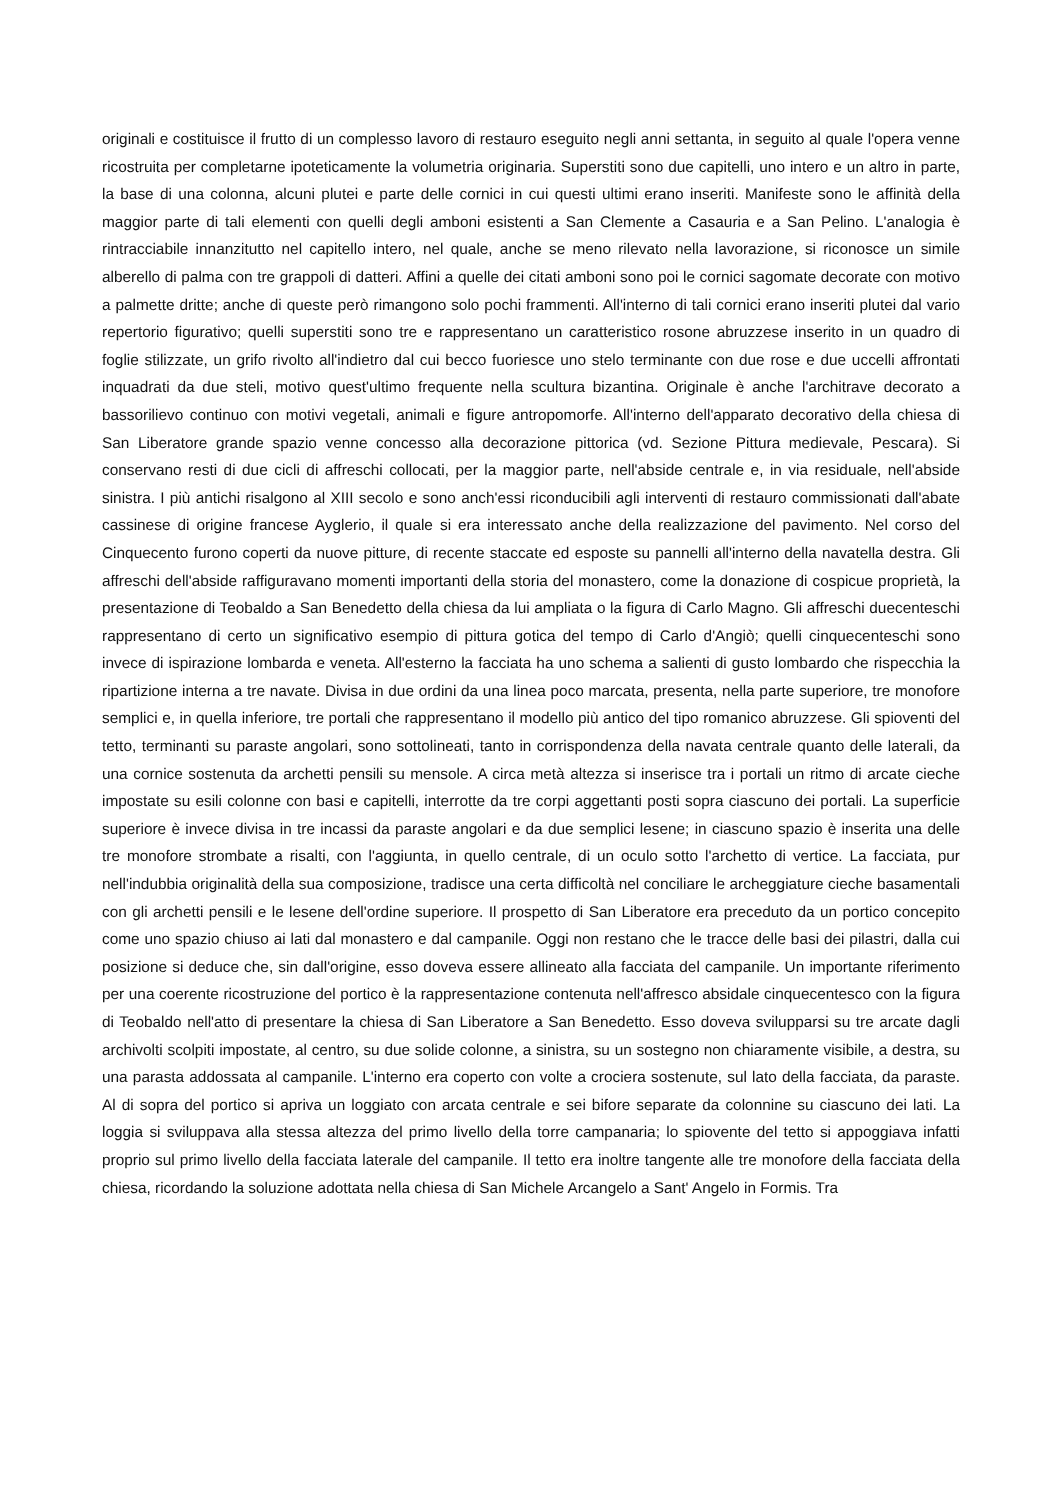originali e costituisce il frutto di un complesso lavoro di restauro eseguito negli anni settanta, in seguito al quale l'opera venne ricostruita per completarne ipoteticamente la volumetria originaria. Superstiti sono due capitelli, uno intero e un altro in parte, la base di una colonna, alcuni plutei e parte delle cornici in cui questi ultimi erano inseriti. Manifeste sono le affinità della maggior parte di tali elementi con quelli degli amboni esistenti a San Clemente a Casauria e a San Pelino. L'analogia è rintracciabile innanzitutto nel capitello intero, nel quale, anche se meno rilevato nella lavorazione, si riconosce un simile alberello di palma con tre grappoli di datteri. Affini a quelle dei citati amboni sono poi le cornici sagomate decorate con motivo a palmette dritte; anche di queste però rimangono solo pochi frammenti. All'interno di tali cornici erano inseriti plutei dal vario repertorio figurativo; quelli superstiti sono tre e rappresentano un caratteristico rosone abruzzese inserito in un quadro di foglie stilizzate, un grifo rivolto all'indietro dal cui becco fuoriesce uno stelo terminante con due rose e due uccelli affrontati inquadrati da due steli, motivo quest'ultimo frequente nella scultura bizantina. Originale è anche l'architrave decorato a bassorilievo continuo con motivi vegetali, animali e figure antropomorfe. All'interno dell'apparato decorativo della chiesa di San Liberatore grande spazio venne concesso alla decorazione pittorica (vd. Sezione Pittura medievale, Pescara). Si conservano resti di due cicli di affreschi collocati, per la maggior parte, nell'abside centrale e, in via residuale, nell'abside sinistra. I più antichi risalgono al XIII secolo e sono anch'essi riconducibili agli interventi di restauro commissionati dall'abate cassinese di origine francese Ayglerio, il quale si era interessato anche della realizzazione del pavimento. Nel corso del Cinquecento furono coperti da nuove pitture, di recente staccate ed esposte su pannelli all'interno della navatella destra. Gli affreschi dell'abside raffiguravano momenti importanti della storia del monastero, come la donazione di cospicue proprietà, la presentazione di Teobaldo a San Benedetto della chiesa da lui ampliata o la figura di Carlo Magno. Gli affreschi duecenteschi rappresentano di certo un significativo esempio di pittura gotica del tempo di Carlo d'Angiò; quelli cinquecenteschi sono invece di ispirazione lombarda e veneta. All'esterno la facciata ha uno schema a salienti di gusto lombardo che rispecchia la ripartizione interna a tre navate. Divisa in due ordini da una linea poco marcata, presenta, nella parte superiore, tre monofore semplici e, in quella inferiore, tre portali che rappresentano il modello più antico del tipo romanico abruzzese. Gli spioventi del tetto, terminanti su paraste angolari, sono sottolineati, tanto in corrispondenza della navata centrale quanto delle laterali, da una cornice sostenuta da archetti pensili su mensole. A circa metà altezza si inserisce tra i portali un ritmo di arcate cieche impostate su esili colonne con basi e capitelli, interrotte da tre corpi aggettanti posti sopra ciascuno dei portali. La superficie superiore è invece divisa in tre incassi da paraste angolari e da due semplici lesene; in ciascuno spazio è inserita una delle tre monofore strombate a risalti, con l'aggiunta, in quello centrale, di un oculo sotto l'archetto di vertice. La facciata, pur nell'indubbia originalità della sua composizione, tradisce una certa difficoltà nel conciliare le archeggiature cieche basamentali con gli archetti pensili e le lesene dell'ordine superiore. Il prospetto di San Liberatore era preceduto da un portico concepito come uno spazio chiuso ai lati dal monastero e dal campanile. Oggi non restano che le tracce delle basi dei pilastri, dalla cui posizione si deduce che, sin dall'origine, esso doveva essere allineato alla facciata del campanile. Un importante riferimento per una coerente ricostruzione del portico è la rappresentazione contenuta nell'affresco absidale cinquecentesco con la figura di Teobaldo nell'atto di presentare la chiesa di San Liberatore a San Benedetto. Esso doveva svilupparsi su tre arcate dagli archivolti scolpiti impostate, al centro, su due solide colonne, a sinistra, su un sostegno non chiaramente visibile, a destra, su una parasta addossata al campanile. L'interno era coperto con volte a crociera sostenute, sul lato della facciata, da paraste. Al di sopra del portico si apriva un loggiato con arcata centrale e sei bifore separate da colonnine su ciascuno dei lati. La loggia si sviluppava alla stessa altezza del primo livello della torre campanaria; lo spiovente del tetto si appoggiava infatti proprio sul primo livello della facciata laterale del campanile. Il tetto era inoltre tangente alle tre monofore della facciata della chiesa, ricordando la soluzione adottata nella chiesa di San Michele Arcangelo a Sant' Angelo in Formis. Tra